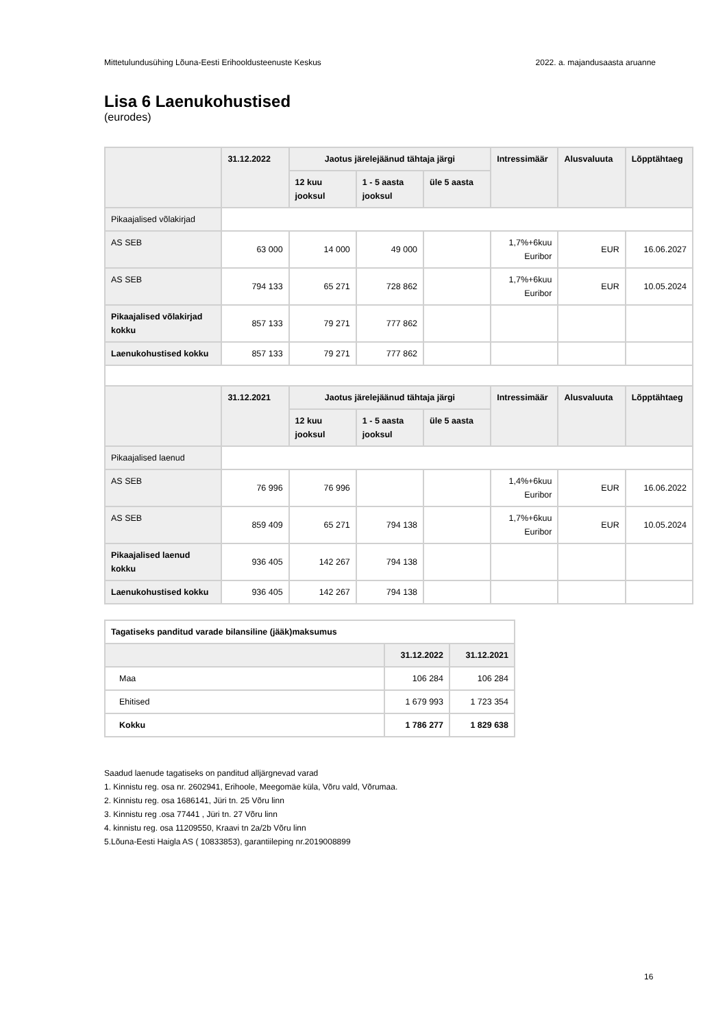Mittetulundusühing Lõuna-Eesti Erihooldusteenuste Keskus 2022. a. majandusaasta aruanne
Lisa 6 Laenukohustised
(eurodes)
| | 31.12.2022 | Jaotus järelejäänud tähtaja järgi | | | Intressimäär | Alusvaluuta | Lõpptähtaeg |
| --- | --- | --- | --- | --- | --- | --- | --- |
| | | 12 kuu jooksul | 1 - 5 aasta jooksul | üle 5 aasta | | | |
| Pikaajalised võlakirjad | | | | | | | |
| AS SEB | 63 000 | 14 000 | 49 000 | | 1,7%+6kuu Euribor | EUR | 16.06.2027 |
| AS SEB | 794 133 | 65 271 | 728 862 | | 1,7%+6kuu Euribor | EUR | 10.05.2024 |
| Pikaajalised võlakirjad kokku | 857 133 | 79 271 | 777 862 | | | | |
| Laenukohustised kokku | 857 133 | 79 271 | 777 862 | | | | |
| | 31.12.2021 | Jaotus järelejäänud tähtaja järgi | | | Intressimäär | Alusvaluuta | Lõpptähtaeg |
| | | 12 kuu jooksul | 1 - 5 aasta jooksul | üle 5 aasta | | | |
| Pikaajalised laenud | | | | | | | |
| AS SEB | 76 996 | 76 996 | | | 1,4%+6kuu Euribor | EUR | 16.06.2022 |
| AS SEB | 859 409 | 65 271 | 794 138 | | 1,7%+6kuu Euribor | EUR | 10.05.2024 |
| Pikaajalised laenud kokku | 936 405 | 142 267 | 794 138 | | | | |
| Laenukohustised kokku | 936 405 | 142 267 | 794 138 | | | | |
| Tagatiseks panditud varade bilansiline (jääk)maksumus | | |
| | 31.12.2022 | 31.12.2021 |
| Maa | 106 284 | 106 284 |
| Ehitised | 1 679 993 | 1 723 354 |
| Kokku | 1 786 277 | 1 829 638 |
Saadud laenude tagatiseks on panditud alljärgnevad varad
1. Kinnistu reg. osa nr. 2602941, Erihoole, Meegomäe küla, Võru vald, Võrumaa.
2. Kinnistu reg. osa 1686141, Jüri tn. 25 Võru linn
3. Kinnistu reg .osa 77441 , Jüri tn. 27 Võru linn
4. kinnistu reg. osa 11209550, Kraavi tn 2a/2b Võru linn
5.Lõuna-Eesti Haigla AS ( 10833853), garantiileping nr.2019008899
16